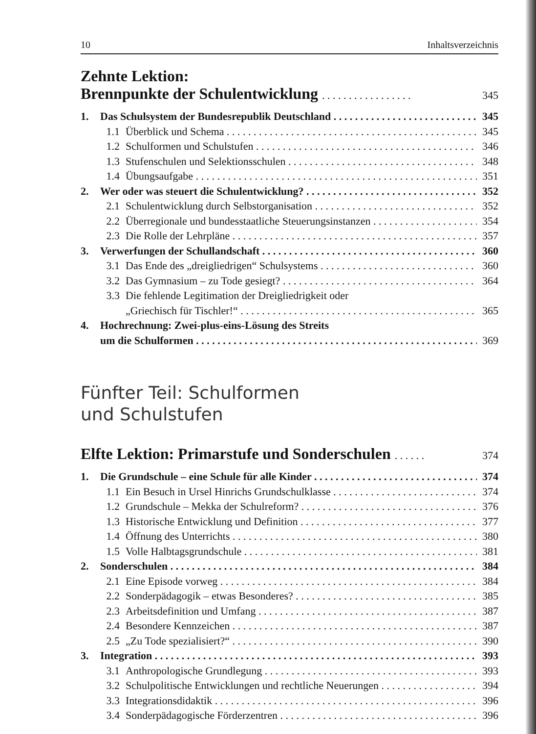10 Inhaltsverzeichnis
Zehnte Lektion:
Brennpunkte der Schulentwicklung . . . . . . . . . . . . . . . . . 345
1. Das Schulsystem der Bundesrepublik Deutschland 345
1.1 Überblick und Schema 345
1.2 Schulformen und Schulstufen 346
1.3 Stufenschulen und Selektionsschulen 348
1.4 Übungsaufgabe 351
2. Wer oder was steuert die Schulentwicklung? 352
2.1 Schulentwicklung durch Selbstorganisation 352
2.2 Überregionale und bundesstaatliche Steuerungsinstanzen 354
2.3 Die Rolle der Lehrpläne 357
3. Verwerfungen der Schullandschaft 360
3.1 Das Ende des „dreigliedrigen“ Schulsystems 360
3.2 Das Gymnasium – zu Tode gesiegt? 364
3.3 Die fehlende Legitimation der Dreigliedrigkeit oder
„Griechisch für Tischler!“365
4. Hochrechnung: Zwei-plus-eins-Lösung des Streits
um die Schulformen 369
Fünfter Teil: Schulformen
und Schulstufen
Elfte Lektion: Primarstufe und Sonderschulen . . . . . . 374
1. Die Grundschule – eine Schule für alle Kinder 374
1.1 Ein Besuch in Ursel Hinrichs Grundschulklasse 374
1.2 Grundschule – Mekka der Schulreform? 376
1.3 Historische Entwicklung und Definition 377
1.4 Öffnung des Unterrichts 380
1.5 Volle Halbtagsgrundschule 381
2. Sonderschulen 384
2.1 Eine Episode vorweg 384
2.2 Sonderpädagogik – etwas Besonderes? 385
2.3 Arbeitsdefinition und Umfang 387
2.4 Besondere Kennzeichen 387
2.5 „Zu Tode spezialisiert?“390
3. Integration 393
3.1 Anthropologische Grundlegung 393
3.2 Schulpolitische Entwicklungen und rechtliche Neuerungen 394
3.3 Integrationsdidaktik 396
3.4 Sonderpädagogische Förderzentren 396